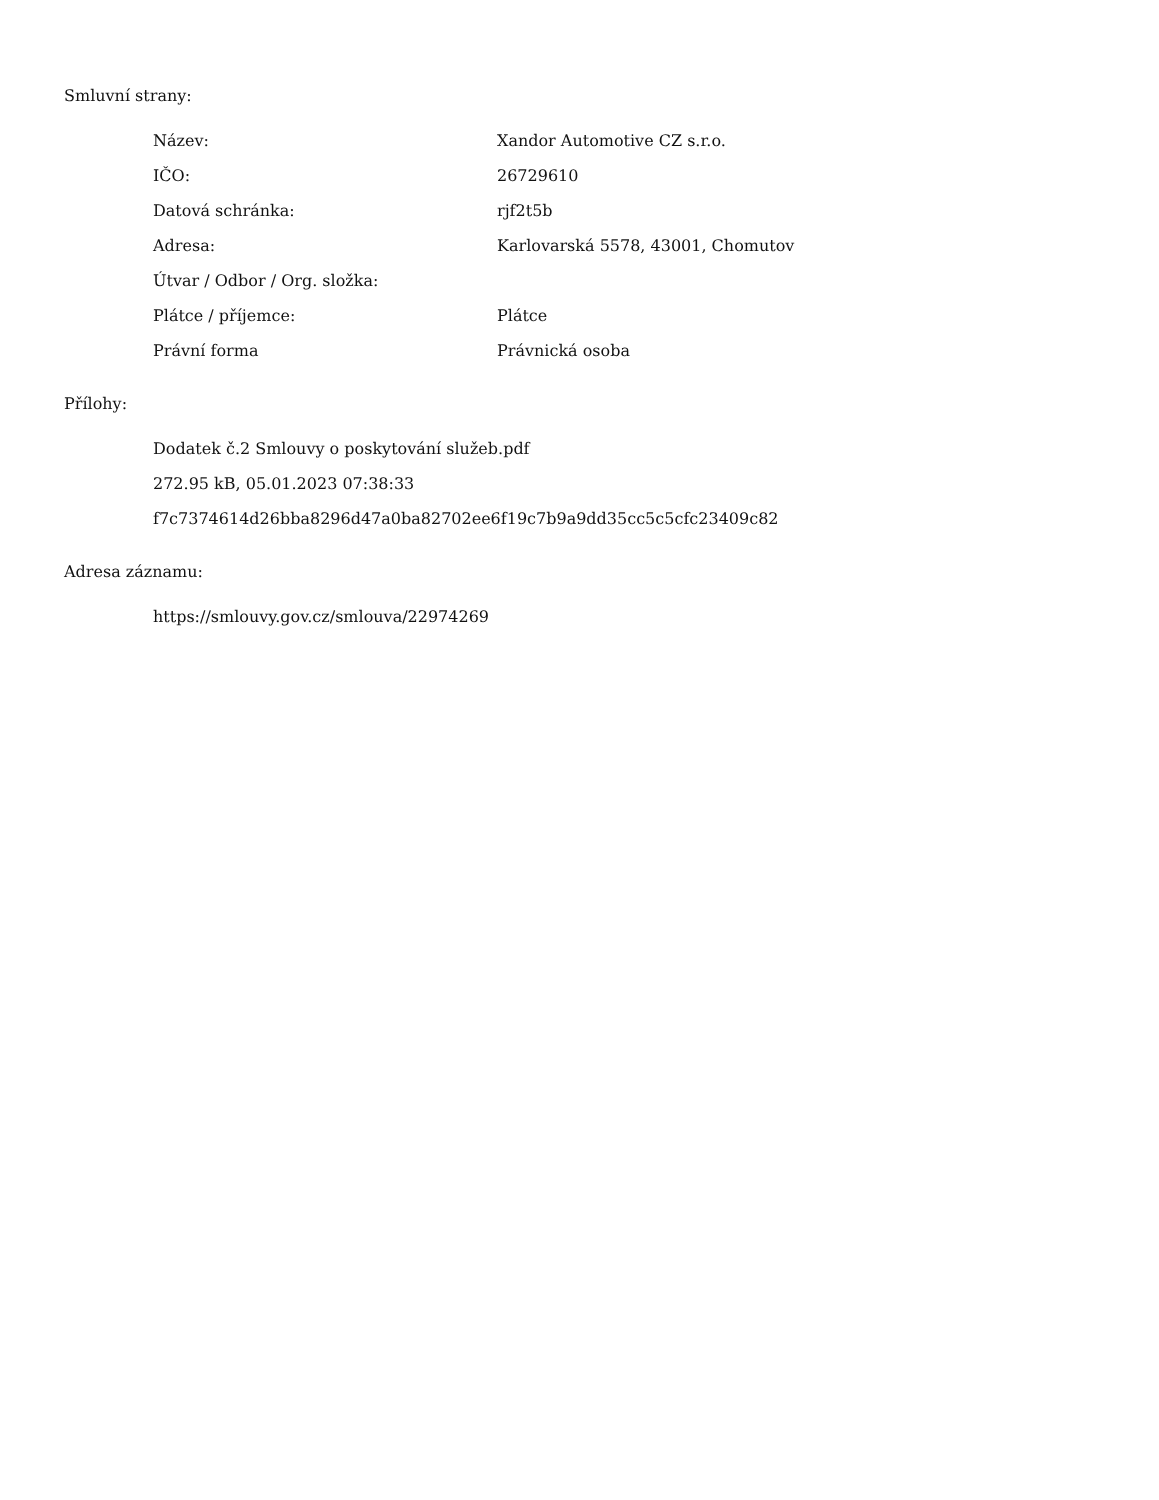Smluvní strany:
| Název: | Xandor Automotive CZ s.r.o. |
| IČO: | 26729610 |
| Datová schránka: | rjf2t5b |
| Adresa: | Karlovarská 5578, 43001, Chomutov |
| Útvar / Odbor / Org. složka: | |
| Plátce / příjemce: | Plátce |
| Právní forma | Právnická osoba |
Přílohy:
Dodatek č.2 Smlouvy o poskytování služeb.pdf
272.95 kB, 05.01.2023 07:38:33
f7c7374614d26bba8296d47a0ba82702ee6f19c7b9a9dd35cc5c5cfc23409c82
Adresa záznamu:
https://smlouvy.gov.cz/smlouva/22974269